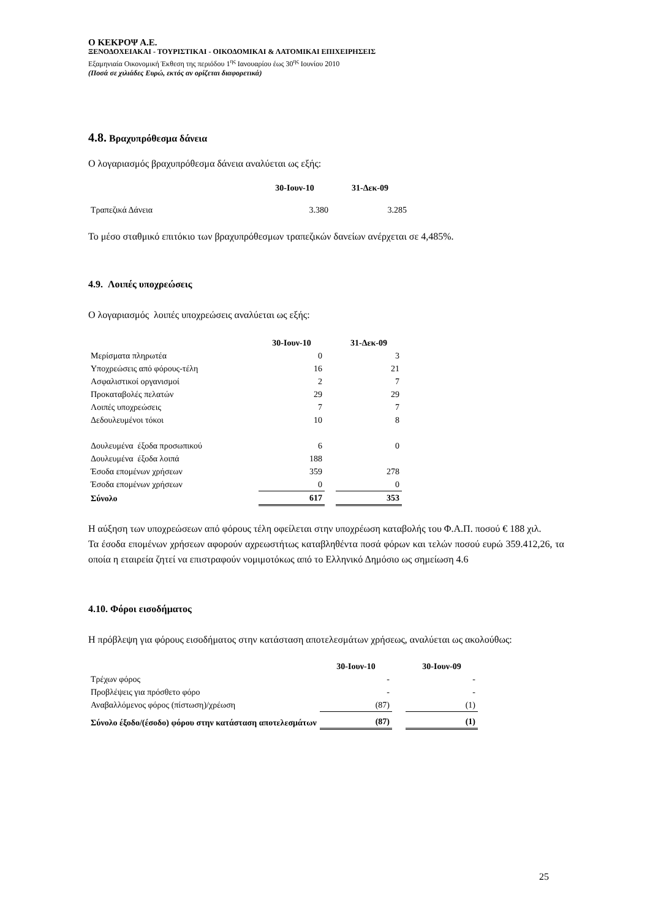Ο ΚΕΚΡΟΨ Α.Ε.
ΞΕΝΟΔΟΧΕΙΑΚΑΙ - ΤΟΥΡΙΣΤΙΚΑΙ - ΟΙΚΟΔΟΜΙΚΑΙ & ΛΑΤΟΜΙΚΑΙ ΕΠΙΧΕΙΡΗΣΕΙΣ
Εξαμηνιαία Οικονομική Έκθεση της περιόδου 1<sup>ης</sup> Ιανουαρίου έως 30<sup>ης</sup> Ιουνίου 2010
(Ποσά σε χιλιάδες Ευρώ, εκτός αν ορίζεται διαφορετικά)
4.8. Βραχυπρόθεσμα δάνεια
Ο λογαριασμός βραχυπρόθεσμα δάνεια αναλύεται ως εξής:
| | 30-Ιουν-10 | 31-Δεκ-09 |
| --- | --- | --- |
| Τραπεζικά Δάνεια | 3.380 | 3.285 |
Το μέσο σταθμικό επιτόκιο των βραχυπρόθεσμων τραπεζικών δανείων ανέρχεται σε 4,485%.
4.9. Λοιπές υποχρεώσεις
Ο λογαριασμός λοιπές υποχρεώσεις αναλύεται ως εξής:
| | 30-Ιουν-10 | | 31-Δεκ-09 |
| --- | --- | --- | --- |
| Μερίσματα πληρωτέα | 0 | | 3 |
| Υποχρεώσεις από φόρους-τέλη | 16 | | 21 |
| Ασφαλιστικοί οργανισμοί | 2 | | 7 |
| Προκαταβολές πελατών | 29 | | 29 |
| Λοιπές υποχρεώσεις | 7 | | 7 |
| Δεδουλευμένοι τόκοι | 10 | | 8 |
| Δουλευμένα έξοδα προσωπικού | 6 | | 0 |
| Δουλευμένα έξοδα λοιπά | 188 | | |
| Έσοδα επομένων χρήσεων | 359 | | 278 |
| Έσοδα επομένων χρήσεων | 0 | | 0 |
| Σύνολο | 617 | | 353 |
Η αύξηση των υποχρεώσεων από φόρους τέλη οφείλεται στην υποχρέωση καταβολής του Φ.Α.Π. ποσού € 188 χιλ.
Τα έσοδα επομένων χρήσεων αφορούν αχρεωστήτως καταβληθέντα ποσά φόρων και τελών ποσού ευρώ 359.412,26, τα οποία η εταιρεία ζητεί να επιστραφούν νομιμοτόκως από το Ελληνικό Δημόσιο ως σημείωση 4.6
4.10. Φόροι εισοδήματος
Η πρόβλεψη για φόρους εισοδήματος στην κατάσταση αποτελεσμάτων χρήσεως, αναλύεται ως ακολούθως:
| | 30-Ιουν-10 | | 30-Ιουν-09 |
| --- | --- | --- | --- |
| Τρέχων φόρος | - | | - |
| Προβλέψεις για πρόσθετο φόρο | - | | - |
| Αναβαλλόμενος φόρος (πίστωση)/χρέωση | (87) | | (1) |
| Σύνολο έξοδο/(έσοδο) φόρου στην κατάσταση αποτελεσμάτων | (87) | | (1) |
25